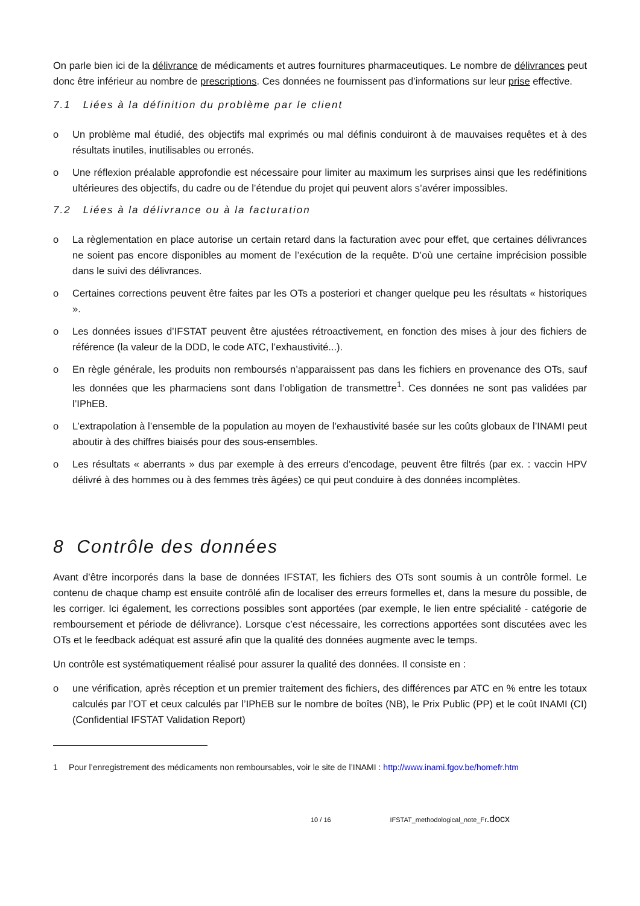On parle bien ici de la délivrance de médicaments et autres fournitures pharmaceutiques. Le nombre de délivrances peut donc être inférieur au nombre de prescriptions. Ces données ne fournissent pas d’informations sur leur prise effective.
7.1 Liées à la définition du problème par le client
o Un problème mal étudié, des objectifs mal exprimés ou mal définis conduiront à de mauvaises requêtes et à des résultats inutiles, inutilisables ou erronés.
o Une réflexion préalable approfondie est nécessaire pour limiter au maximum les surprises ainsi que les redéfinitions ultérieures des objectifs, du cadre ou de l’étendue du projet qui peuvent alors s’avérer impossibles.
7.2 Liées à la délivrance ou à la facturation
o La règlementation en place autorise un certain retard dans la facturation avec pour effet, que certaines délivrances ne soient pas encore disponibles au moment de l’exécution de la requête. D’où une certaine imprécision possible dans le suivi des délivrances.
o Certaines corrections peuvent être faites par les OTs a posteriori et changer quelque peu les résultats « historiques ».
o Les données issues d’IFSTAT peuvent être ajustées rétroactivement, en fonction des mises à jour des fichiers de référence (la valeur de la DDD, le code ATC, l’exhaustivité...).
o En règle générale, les produits non remboursés n’apparaissent pas dans les fichiers en provenance des OTs, sauf les données que les pharmaciens sont dans l’obligation de transmettre<sup>1</sup>. Ces données ne sont pas validées par l’IPhEB.
o L’extrapolation à l’ensemble de la population au moyen de l’exhaustivité basée sur les coûts globaux de l’INAMI peut aboutir à des chiffres biaisés pour des sous-ensembles.
o Les résultats « aberrants » dus par exemple à des erreurs d’encodage, peuvent être filtrés (par ex. : vaccin HPV délivré à des hommes ou à des femmes très âgées) ce qui peut conduire à des données incomplètes.
8 Contrôle des données
Avant d’être incorporés dans la base de données IFSTAT, les fichiers des OTs sont soumis à un contrôle formel. Le contenu de chaque champ est ensuite contrôlé afin de localiser des erreurs formelles et, dans la mesure du possible, de les corriger. Ici également, les corrections possibles sont apportées (par exemple, le lien entre spécialité - catégorie de remboursement et période de délivrance). Lorsque c’est nécessaire, les corrections apportées sont discutées avec les OTs et le feedback adéquat est assuré afin que la qualité des données augmente avec le temps.
Un contrôle est systématiquement réalisé pour assurer la qualité des données. Il consiste en :
o une vérification, après réception et un premier traitement des fichiers, des différences par ATC en % entre les totaux calculés par l’OT et ceux calculés par l’IPhEB sur le nombre de boîtes (NB), le Prix Public (PP) et le coût INAMI (CI) (Confidential IFSTAT Validation Report)
1 Pour l’enregistrement des médicaments non remboursables, voir le site de l’INAMI : http://www.inami.fgov.be/homefr.htm
10 / 16 IFSTAT_methodological_note_Fr.docx